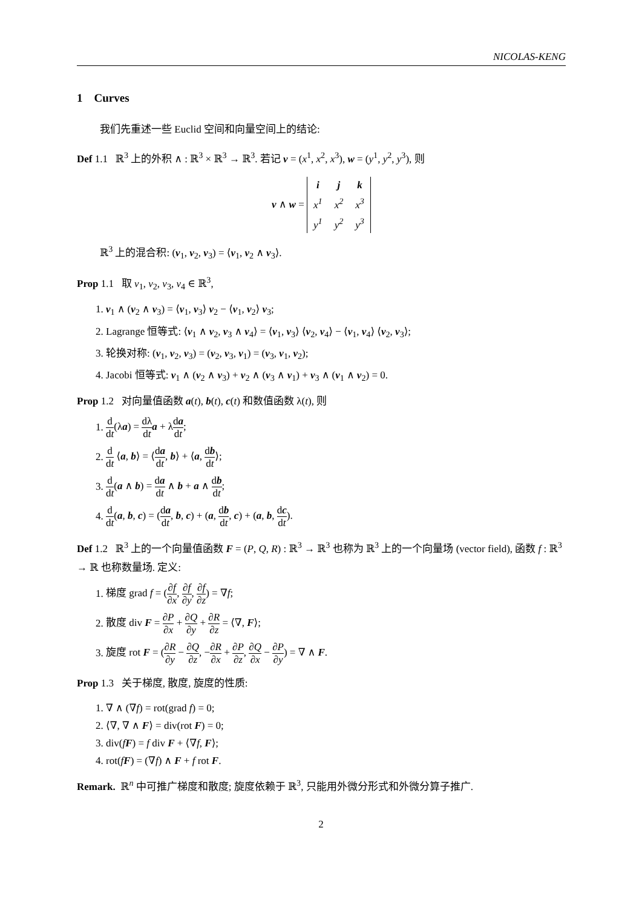NICOLAS-KENG
1 Curves
我们先重述一些 Euclid 空间和向量空间上的结论:
Def 1.1 ℝ<sup>3</sup> 上的外积 ∧ : ℝ<sup>3</sup> × ℝ<sup>3</sup> → ℝ<sup>3</sup>. 若记 v = (x<sup>1</sup>, x<sup>2</sup>, x<sup>3</sup>), w = (y<sup>1</sup>, y<sup>2</sup>, y<sup>3</sup>), 则
v ∧ w =
| i | j | k |
| x<sup>1</sup> | x<sup>2</sup> | x<sup>3</sup> |
| y<sup>1</sup> | y<sup>2</sup> | y<sup>3</sup> |
ℝ<sup>3</sup> 上的混合积: (v<sub>1</sub>, v<sub>2</sub>, v<sub>3</sub>) = ⟨v<sub>1</sub>, v<sub>2</sub> ∧ v<sub>3</sub>⟩.
Prop 1.1 取 v<sub>1</sub>, v<sub>2</sub>, v<sub>3</sub>, v<sub>4</sub> ∈ ℝ<sup>3</sup>,
1. v<sub>1</sub> ∧ (v<sub>2</sub> ∧ v<sub>3</sub>) = ⟨v<sub>1</sub>, v<sub>3</sub>⟩ v<sub>2</sub> − ⟨v<sub>1</sub>, v<sub>2</sub>⟩ v<sub>3</sub>;
2. Lagrange 恒等式: ⟨v<sub>1</sub> ∧ v<sub>2</sub>, v<sub>3</sub> ∧ v<sub>4</sub>⟩ = ⟨v<sub>1</sub>, v<sub>3</sub>⟩ ⟨v<sub>2</sub>, v<sub>4</sub>⟩ − ⟨v<sub>1</sub>, v<sub>4</sub>⟩ ⟨v<sub>2</sub>, v<sub>3</sub>⟩;
3. 轮换对称: (v<sub>1</sub>, v<sub>2</sub>, v<sub>3</sub>) = (v<sub>2</sub>, v<sub>3</sub>, v<sub>1</sub>) = (v<sub>3</sub>, v<sub>1</sub>, v<sub>2</sub>);
4. Jacobi 恒等式: v<sub>1</sub> ∧ (v<sub>2</sub> ∧ v<sub>3</sub>) + v<sub>2</sub> ∧ (v<sub>3</sub> ∧ v<sub>1</sub>) + v<sub>3</sub> ∧ (v<sub>1</sub> ∧ v<sub>2</sub>) = 0.
Prop 1.2 对向量值函数 a(t), b(t), c(t) 和数值函数 λ(t), 则
1. d dt(λa) = dλ dt a + λda dt;
2. d dt ⟨a, b⟩ = ⟨da dt, b⟩ + ⟨a, db dt⟩;
3. d dt(a ∧ b) = da dt ∧ b + a ∧ db dt;
4. d dt(a, b, c) = (da dt, b, c) + (a, db dt, c) + (a, b, dc dt).
Def 1.2 ℝ<sup>3</sup> 上的一个向量值函数 F = (P, Q, R) : ℝ<sup>3</sup> → ℝ<sup>3</sup> 也称为 ℝ<sup>3</sup> 上的一个向量场 (vector field), 函数 f : ℝ<sup>3</sup> → ℝ 也称数量场. 定义:
1. 梯度 grad f = (∂f ∂x, ∂f ∂y, ∂f ∂z) = ∇f;
2. 散度 div F = ∂P ∂x + ∂Q ∂y + ∂R ∂z = ⟨∇, F⟩;
3. 旋度 rot F = (∂R ∂y − ∂Q ∂z, −∂R ∂x + ∂P ∂z, ∂Q ∂x − ∂P ∂y) = ∇ ∧ F.
Prop 1.3 关于梯度, 散度, 旋度的性质:
1. ∇ ∧ (∇f) = rot(grad f) = 0;
2. ⟨∇, ∇ ∧ F⟩ = div(rot F) = 0;
3. div(fF) = f div F + ⟨∇f, F⟩;
4. rot(fF) = (∇f) ∧ F + f rot F.
Remark. ℝ<sup>n</sup> 中可推广梯度和散度; 旋度依赖于 ℝ<sup>3</sup>, 只能用外微分形式和外微分算子推广.
2